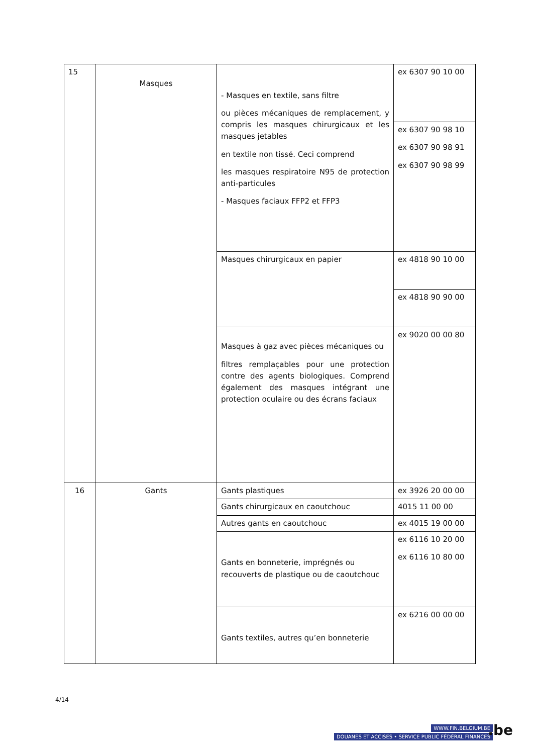| 15 | Masques | - Masques en textile, sans filtre ou pièces mécaniques de remplacement, y compris les masques chirurgicaux et les masques jetables en textile non tissé. Ceci comprend les masques respiratoire N95 de protection anti-particules - Masques faciaux FFP2 et FFP3 | ex 6307 90 10 00 |
| | | | ex 6307 90 98 10 ex 6307 90 98 91 ex 6307 90 98 99 |
| | | Masques chirurgicaux en papier | ex 4818 90 10 00 |
| | | | ex 4818 90 90 00 |
| | | Masques à gaz avec pièces mécaniques ou filtres remplaçables pour une protection contre des agents biologiques. Comprend également des masques intégrant une protection oculaire ou des écrans faciaux | ex 9020 00 00 80 |
| 16 | Gants | Gants plastiques | ex 3926 20 00 00 |
| | | Gants chirurgicaux en caoutchouc | 4015 11 00 00 |
| | | Autres gants en caoutchouc | ex 4015 19 00 00 |
| | | Gants en bonneterie, imprégnés ou recouverts de plastique ou de caoutchouc | ex 6116 10 20 00 ex 6116 10 80 00 |
| | | Gants textiles, autres qu’en bonneterie | ex 6216 00 00 00 |
4/14
WWW.FIN.BELGIUM.BE
DOUANES ET ACCISES • SERVICE PUBLIC FÉDÉRAL FINANCES
.be